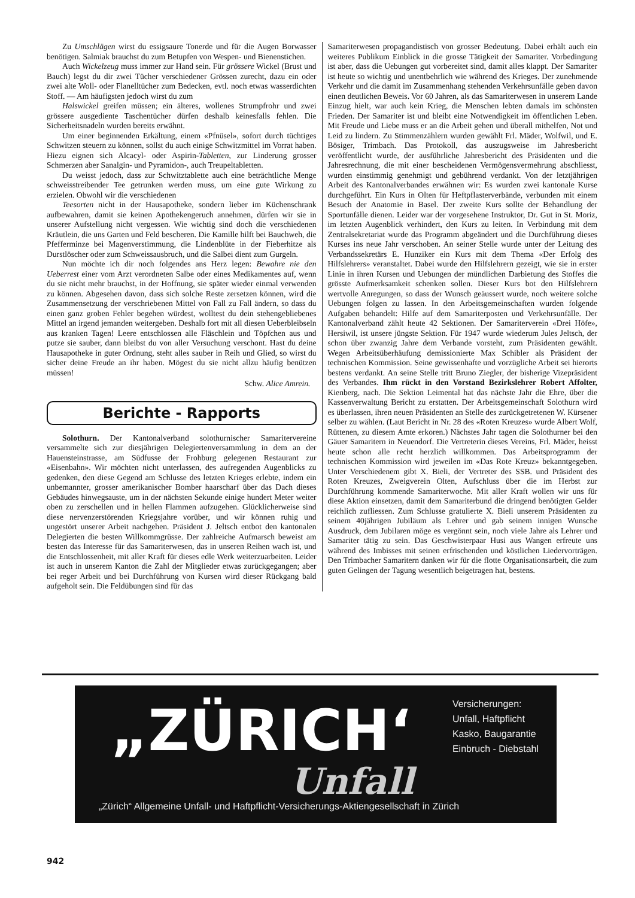Zu Umschlägen wirst du essigsaure Tonerde und für die Augen Borwasser benötigen. Salmiak brauchst du zum Betupfen von Wespen- und Bienenstichen.
Auch Wickelzeug muss immer zur Hand sein. Für grössere Wickel (Brust und Bauch) legst du dir zwei Tücher verschiedener Grössen zurecht, dazu ein oder zwei alte Woll- oder Flanelltücher zum Bedecken, evtl. noch etwas wasserdichten Stoff. — Am häufigsten jedoch wirst du zum
Halswickel greifen müssen; ein älteres, wollenes Strumpfrohr und zwei grössere ausgediente Taschentücher dürfen deshalb keinesfalls fehlen. Die Sicherheitsnadeln wurden bereits erwähnt.
Um einer beginnenden Erkältung, einem «Pfnüsel», sofort durch tüchtiges Schwitzen steuern zu können, sollst du auch einige Schwitzmittel im Vorrat haben. Hiezu eignen sich Alcacyl- oder Aspirin-Tabletten, zur Linderung grosser Schmerzen aber Sanalgin- und Pyramidon-, auch Treupeltabletten.
Du weisst jedoch, dass zur Schwitztablette auch eine beträchtliche Menge schweisstreibender Tee getrunken werden muss, um eine gute Wirkung zu erzielen. Obwohl wir die verschiedenen
Teesorten nicht in der Hausapotheke, sondern lieber im Küchenschrank aufbewahren, damit sie keinen Apothekengeruch annehmen, dürfen wir sie in unserer Aufstellung nicht vergessen. Wie wichtig sind doch die verschiedenen Kräutlein, die uns Garten und Feld bescheren. Die Kamille hilft bei Bauchweh, die Pfefferminze bei Magenverstimmung, die Lindenblüte in der Fieberhitze als Durstlöscher oder zum Schweissausbruch, und die Salbei dient zum Gurgeln.
Nun möchte ich dir noch folgendes ans Herz legen: Bewahre nie den Ueberrest einer vom Arzt verordneten Salbe oder eines Medikamentes auf, wenn du sie nicht mehr brauchst, in der Hoffnung, sie später wieder einmal verwenden zu können. Abgesehen davon, dass sich solche Reste zersetzen können, wird die Zusammensetzung der verschriebenen Mittel von Fall zu Fall ändern, so dass du einen ganz groben Fehler begehen würdest, wolltest du dein stehengebliebenes Mittel an irgend jemanden weitergeben. Deshalb fort mit all diesen Ueberbleibseln aus kranken Tagen! Leere entschlossen alle Fläschlein und Töpfchen aus und putze sie sauber, dann bleibst du von aller Versuchung verschont. Hast du deine Hausapotheke in guter Ordnung, steht alles sauber in Reih und Glied, so wirst du sicher deine Freude an ihr haben. Mögest du sie nicht allzu häufig benützen müssen!
Schw. Alice Amrein.
Berichte - Rapports
Solothurn. Der Kantonalverband solothurnischer Samaritervereine versammelte sich zur diesjährigen Delegiertenversammlung in dem an der Hauensteinstrasse, am Südfusse der Frohburg gelegenen Restaurant zur «Eisenbahn». Wir möchten nicht unterlassen, des aufregenden Augenblicks zu gedenken, den diese Gegend am Schlusse des letzten Krieges erlebte, indem ein unbemannter, grosser amerikanischer Bomber haarscharf über das Dach dieses Gebäudes hinwegsauste, um in der nächsten Sekunde einige hundert Meter weiter oben zu zerschellen und in hellen Flammen aufzugehen. Glücklicherweise sind diese nervenzerstörenden Kriegsjahre vorüber, und wir können ruhig und ungestört unserer Arbeit nachgehen. Präsident J. Jeltsch entbot den kantonalen Delegierten die besten Willkommgrüsse. Der zahlreiche Aufmarsch beweist am besten das Interesse für das Samariterwesen, das in unseren Reihen wach ist, und die Entschlossenheit, mit aller Kraft für dieses edle Werk weiterzuarbeiten. Leider ist auch in unserem Kanton die Zahl der Mitglieder etwas zurückgegangen; aber bei reger Arbeit und bei Durchführung von Kursen wird dieser Rückgang bald aufgeholt sein. Die Feldübungen sind für das
Samariterwesen propagandistisch von grosser Bedeutung. Dabei erhält auch ein weiteres Publikum Einblick in die grosse Tätigkeit der Samariter. Vorbedingung ist aber, dass die Uebungen gut vorbereitet sind, damit alles klappt. Der Samariter ist heute so wichtig und unentbehrlich wie während des Krieges. Der zunehmende Verkehr und die damit im Zusammenhang stehenden Verkehrsunfälle geben davon einen deutlichen Beweis. Vor 60 Jahren, als das Samariterwesen in unserem Lande Einzug hielt, war auch kein Krieg, die Menschen lebten damals im schönsten Frieden. Der Samariter ist und bleibt eine Notwendigkeit im öffentlichen Leben. Mit Freude und Liebe muss er an die Arbeit gehen und überall mithelfen, Not und Leid zu lindern. Zu Stimmenzählern wurden gewählt Frl. Mäder, Wolfwil, und E. Bösiger, Trimbach. Das Protokoll, das auszugsweise im Jahresbericht veröffentlicht wurde, der ausführliche Jahresbericht des Präsidenten und die Jahresrechnung, die mit einer bescheidenen Vermögensvermehrung abschliesst, wurden einstimmig genehmigt und gebührend verdankt. Von der letztjährigen Arbeit des Kantonalverbandes erwähnen wir: Es wurden zwei kantonale Kurse durchgeführt. Ein Kurs in Olten für Heftpflasterverbände, verbunden mit einem Besuch der Anatomie in Basel. Der zweite Kurs sollte der Behandlung der Sportunfälle dienen. Leider war der vorgesehene Instruktor, Dr. Gut in St. Moriz, im letzten Augenblick verhindert, den Kurs zu leiten. In Verbindung mit dem Zentralsekretariat wurde das Programm abgeändert und die Durchführung dieses Kurses ins neue Jahr verschoben. An seiner Stelle wurde unter der Leitung des Verbandssekretärs E. Hunziker ein Kurs mit dem Thema «Der Erfolg des Hilfslehrers» veranstaltet. Dabei wurde den Hilfslehrern gezeigt, wie sie in erster Linie in ihren Kursen und Uebungen der mündlichen Darbietung des Stoffes die grösste Aufmerksamkeit schenken sollen. Dieser Kurs bot den Hilfslehrern wertvolle Anregungen, so dass der Wunsch geäussert wurde, noch weitere solche Uebungen folgen zu lassen. In den Arbeitsgemeinschaften wurden folgende Aufgaben behandelt: Hilfe auf dem Samariterposten und Verkehrsunfälle. Der Kantonalverband zählt heute 42 Sektionen. Der Samariterverein «Drei Höfe», Hersiwil, ist unsere jüngste Sektion. Für 1947 wurde wiederum Jules Jeltsch, der schon über zwanzig Jahre dem Verbande vorsteht, zum Präsidenten gewählt. Wegen Arbeitsüberhäufung demissionierte Max Schibler als Präsident der technischen Kommission. Seine gewissenhafte und vorzügliche Arbeit sei hierorts bestens verdankt. An seine Stelle tritt Bruno Ziegler, der bisherige Vizepräsident des Verbandes. Ihm rückt in den Vorstand Bezirkslehrer Robert Affolter, Kienberg, nach. Die Sektion Leimental hat das nächste Jahr die Ehre, über die Kassenverwaltung Bericht zu erstatten. Der Arbeitsgemeinschaft Solothurn wird es überlassen, ihren neuen Präsidenten an Stelle des zurückgetretenen W. Kürsener selber zu wählen. (Laut Bericht in Nr. 28 des «Roten Kreuzes» wurde Albert Wolf, Rüttenen, zu diesem Amte erkoren.) Nächstes Jahr tagen die Solothurner bei den Gäuer Samaritern in Neuendorf. Die Vertreterin dieses Vereins, Frl. Mäder, heisst heute schon alle recht herzlich willkommen. Das Arbeitsprogramm der technischen Kommission wird jeweilen im «Das Rote Kreuz» bekanntgegeben. Unter Verschiedenem gibt X. Bieli, der Vertreter des SSB. und Präsident des Roten Kreuzes, Zweigverein Olten, Aufschluss über die im Herbst zur Durchführung kommende Samariterwoche. Mit aller Kraft wollen wir uns für diese Aktion einsetzen, damit dem Samariterbund die dringend benötigten Gelder reichlich zufliessen. Zum Schlusse gratulierte X. Bieli unserem Präsidenten zu seinem 40jährigen Jubiläum als Lehrer und gab seinem innigen Wunsche Ausdruck, dem Jubilaren möge es vergönnt sein, noch viele Jahre als Lehrer und Samariter tätig zu sein. Das Geschwisterpaar Husi aus Wangen erfreute uns während des Imbisses mit seinen erfrischenden und köstlichen Liedervorträgen. Den Trimbacher Samaritern danken wir für die flotte Organisationsarbeit, die zum guten Gelingen der Tagung wesentlich beigetragen hat, bestens.
„ZÜRICH‘
Versicherungen:
Unfall, Haftpflicht
Kasko, Baugarantie
Einbruch - Diebstahl
Unfall
„Zürich“ Allgemeine Unfall- und Haftpflicht-Versicherungs-Aktiengesellschaft in Zürich
942